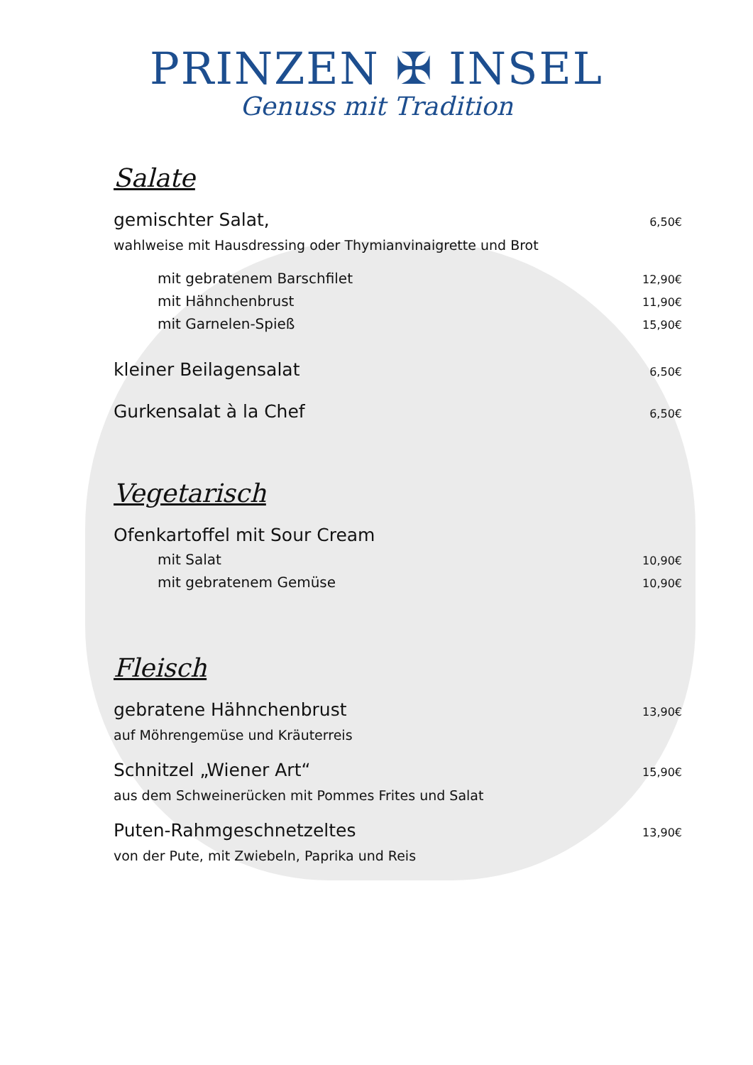PRINZEN ✠ INSEL
Genuss mit Tradition
Salate
gemischter Salat, 6,50€
wahlweise mit Hausdressing oder Thymianvinaigrette und Brot
mit gebratenem Barschfilet 12,90€
mit Hähnchenbrust 11,90€
mit Garnelen-Spieß 15,90€
kleiner Beilagensalat 6,50€
Gurkensalat à la Chef 6,50€
Vegetarisch
Ofenkartoffel mit Sour Cream
mit Salat 10,90€
mit gebratenem Gemüse 10,90€
Fleisch
gebratene Hähnchenbrust 13,90€
auf Möhrengemüse und Kräuterreis
Schnitzel „Wiener Art“15,90€
aus dem Schweinerücken mit Pommes Frites und Salat
Puten-Rahmgeschnetzeltes 13,90€
von der Pute, mit Zwiebeln, Paprika und Reis